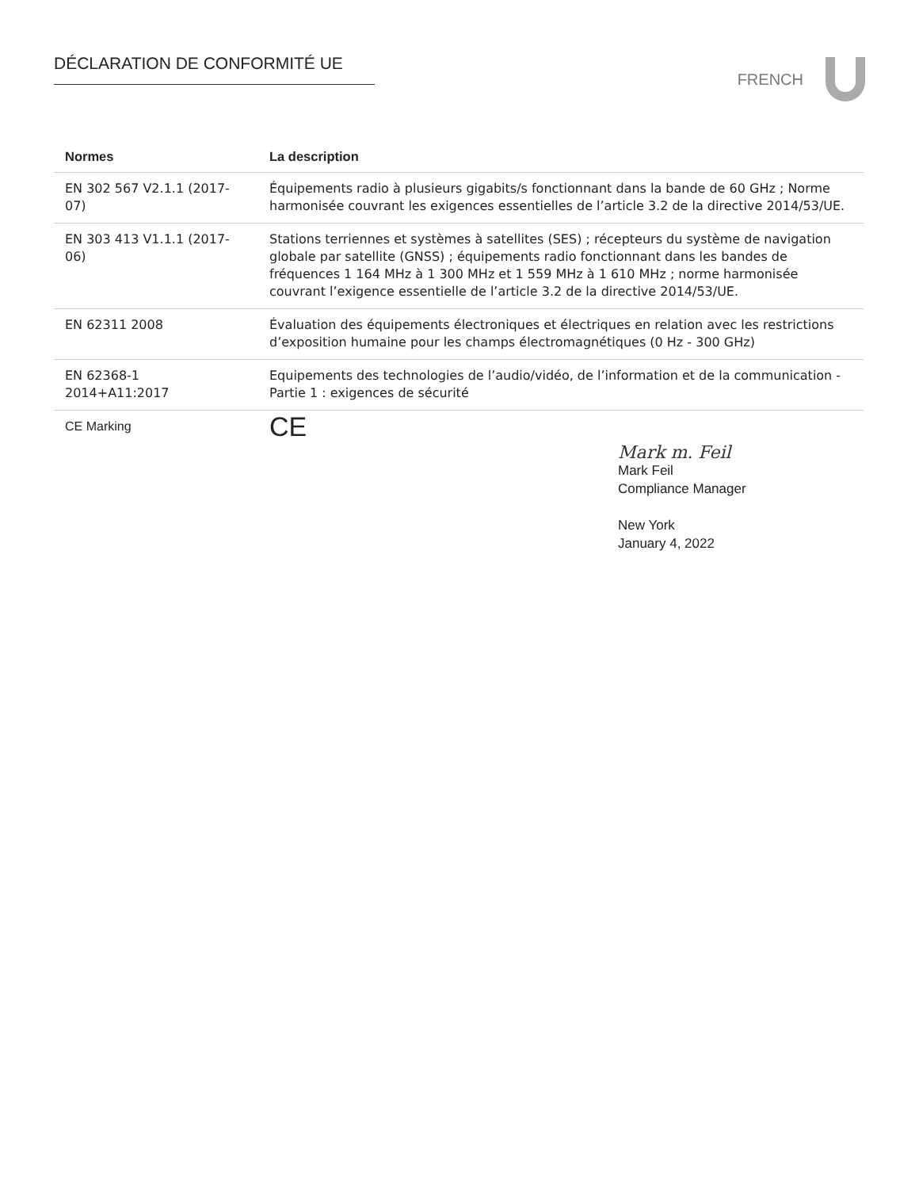DÉCLARATION DE CONFORMITÉ UE
FRENCH
| Normes | La description |
| --- | --- |
| EN 302 567 V2.1.1 (2017-07) | Équipements radio à plusieurs gigabits/s fonctionnant dans la bande de 60 GHz ; Norme harmonisée couvrant les exigences essentielles de l’article 3.2 de la directive 2014/53/UE. |
| EN 303 413 V1.1.1 (2017-06) | Stations terriennes et systèmes à satellites (SES) ; récepteurs du système de navigation globale par satellite (GNSS) ; équipements radio fonctionnant dans les bandes de fréquences 1 164 MHz à 1 300 MHz et 1 559 MHz à 1 610 MHz ; norme harmonisée couvrant l’exigence essentielle de l’article 3.2 de la directive 2014/53/UE. |
| EN 62311 2008 | Évaluation des équipements électroniques et électriques en relation avec les restrictions d’exposition humaine pour les champs électromagnétiques (0 Hz - 300 GHz) |
| EN 62368-1 2014+A11:2017 | Equipements des technologies de l’audio/vidéo, de l’information et de la communication - Partie 1 : exigences de sécurité |
| CE Marking | CE |
Mark m. Feil
Mark Feil
Compliance Manager
New York
January 4, 2022